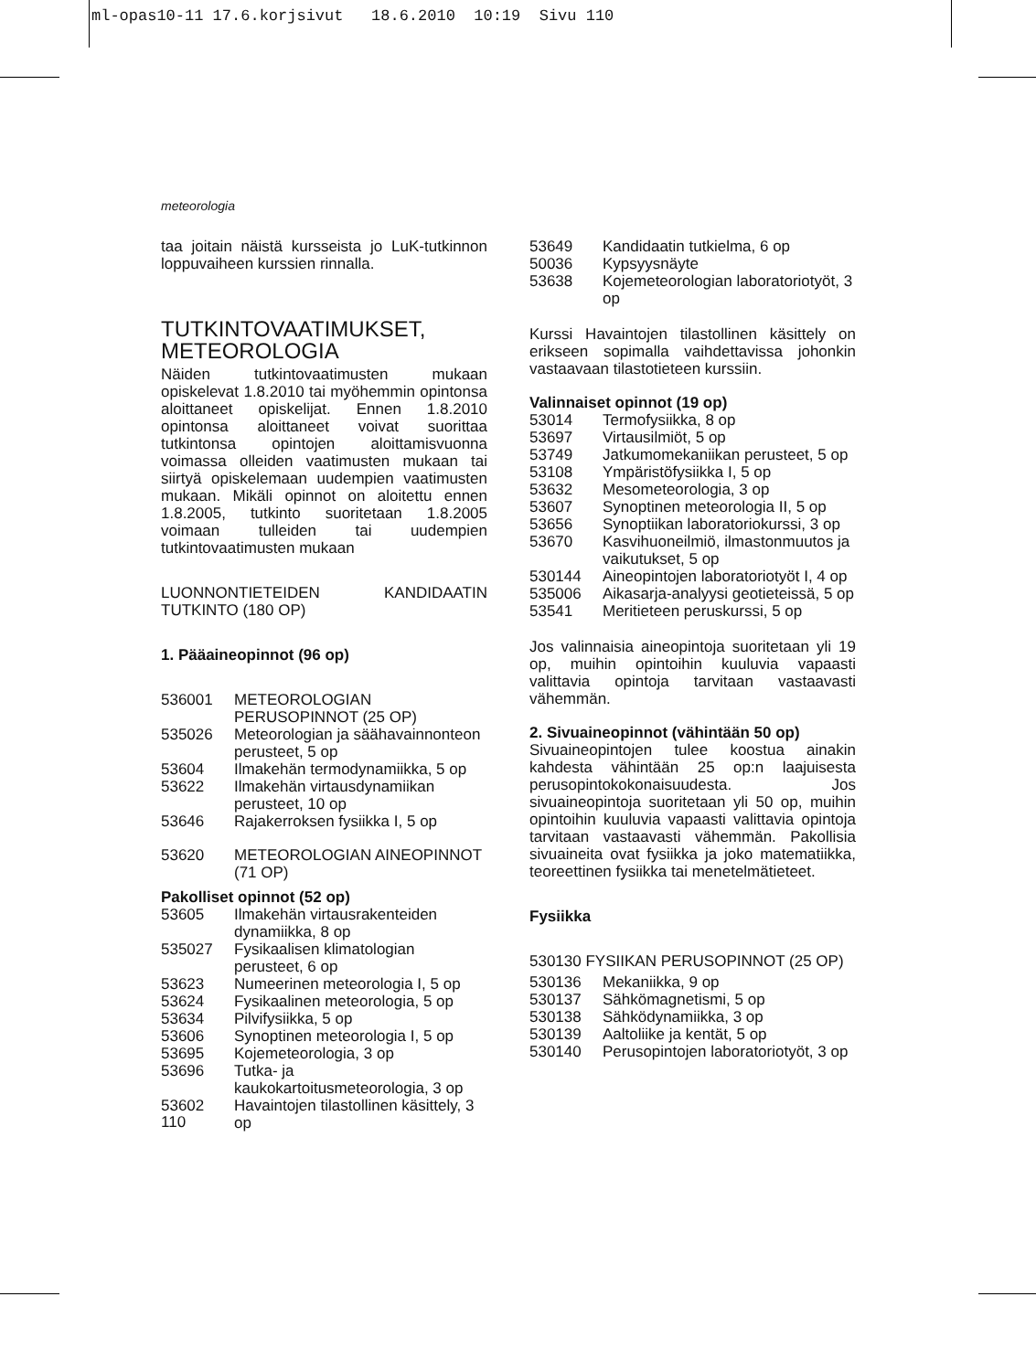ml-opas10-11 17.6.korjsivut 18.6.2010 10:19 Sivu 110
meteorologia
taa joitain näistä kursseista jo LuK-tutkinnon loppuvaiheen kurssien rinnalla.
TUTKINTOVAATIMUKSET, METEOROLOGIA
Näiden tutkintovaatimusten mukaan opiskelevat 1.8.2010 tai myöhemmin opintonsa aloittaneet opiskelijat. Ennen 1.8.2010 opintonsa aloittaneet voivat suorittaa tutkintonsa opintojen aloittamisvuonna voimassa olleiden vaatimusten mukaan tai siirtyä opiskelemaan uudempien vaatimusten mukaan. Mikäli opinnot on aloitettu ennen 1.8.2005, tutkinto suoritetaan 1.8.2005 voimaan tulleiden tai uudempien tutkintovaatimusten mukaan
LUONNONTIETEIDEN KANDIDAATIN TUTKINTO (180 OP)
1. Pääaineopinnot (96 op)
536001 METEOROLOGIAN PERUSOPINNOT (25 OP)
535026 Meteorologian ja säähavainnonteon perusteet, 5 op
53604 Ilmakehän termodynamiikka, 5 op
53622 Ilmakehän virtausdynamiikan perusteet, 10 op
53646 Rajakerroksen fysiikka I, 5 op
53620 METEOROLOGIAN AINEOPINNOT (71 OP)
Pakolliset opinnot (52 op)
53605 Ilmakehän virtausrakenteiden dynamiikka, 8 op
535027 Fysikaalisen klimatologian perusteet, 6 op
53623 Numeerinen meteorologia I, 5 op
53624 Fysikaalinen meteorologia, 5 op
53634 Pilvifysiikka, 5 op
53606 Synoptinen meteorologia I, 5 op
53695 Kojemeteorologia, 3 op
53696 Tutka- ja kaukokartoitusmeteorologia, 3 op
53602 Havaintojen tilastollinen käsittely, 3 op
53649 Kandidaatin tutkielma, 6 op
50036 Kypsyysnäyte
53638 Kojemeteorologian laboratoriotyöt, 3 op
Kurssi Havaintojen tilastollinen käsittely on erikseen sopimalla vaihdettavissa johonkin vastaavaan tilastotieteen kurssiin.
Valinnaiset opinnot (19 op)
53014 Termofysiikka, 8 op
53697 Virtausilmiöt, 5 op
53749 Jatkumomekaniikan perusteet, 5 op
53108 Ympäristöfysiikka I, 5 op
53632 Mesometeorologia, 3 op
53607 Synoptinen meteorologia II, 5 op
53656 Synoptiikan laboratoriokurssi, 3 op
53670 Kasvihuoneilmiö, ilmastonmuutos ja vaikutukset, 5 op
530144 Aineopintojen laboratoriotyöt I, 4 op
535006 Aikasarja-analyysi geotieteissä, 5 op
53541 Meritieteen peruskurssi, 5 op
Jos valinnaisia aineopintoja suoritetaan yli 19 op, muihin opintoihin kuuluvia vapaasti valittavia opintoja tarvitaan vastaavasti vähemmän.
2. Sivuaineopinnot (vähintään 50 op)
Sivuaineopintojen tulee koostua ainakin kahdesta vähintään 25 op:n laajuisesta perusopintokokonaisuudesta. Jos sivuaineopintoja suoritetaan yli 50 op, muihin opintoihin kuuluvia vapaasti valittavia opintoja tarvitaan vastaavasti vähemmän. Pakollisia sivuaineita ovat fysiikka ja joko matematiikka, teoreettinen fysiikka tai menetelmätieteet.
Fysiikka
530130 FYSIIKAN PERUSOPINNOT (25 OP)
530136 Mekaniikka, 9 op
530137 Sähkömagnetismi, 5 op
530138 Sähködynamiikka, 3 op
530139 Aaltoliike ja kentät, 5 op
530140 Perusopintojen laboratoriotyöt, 3 op
110